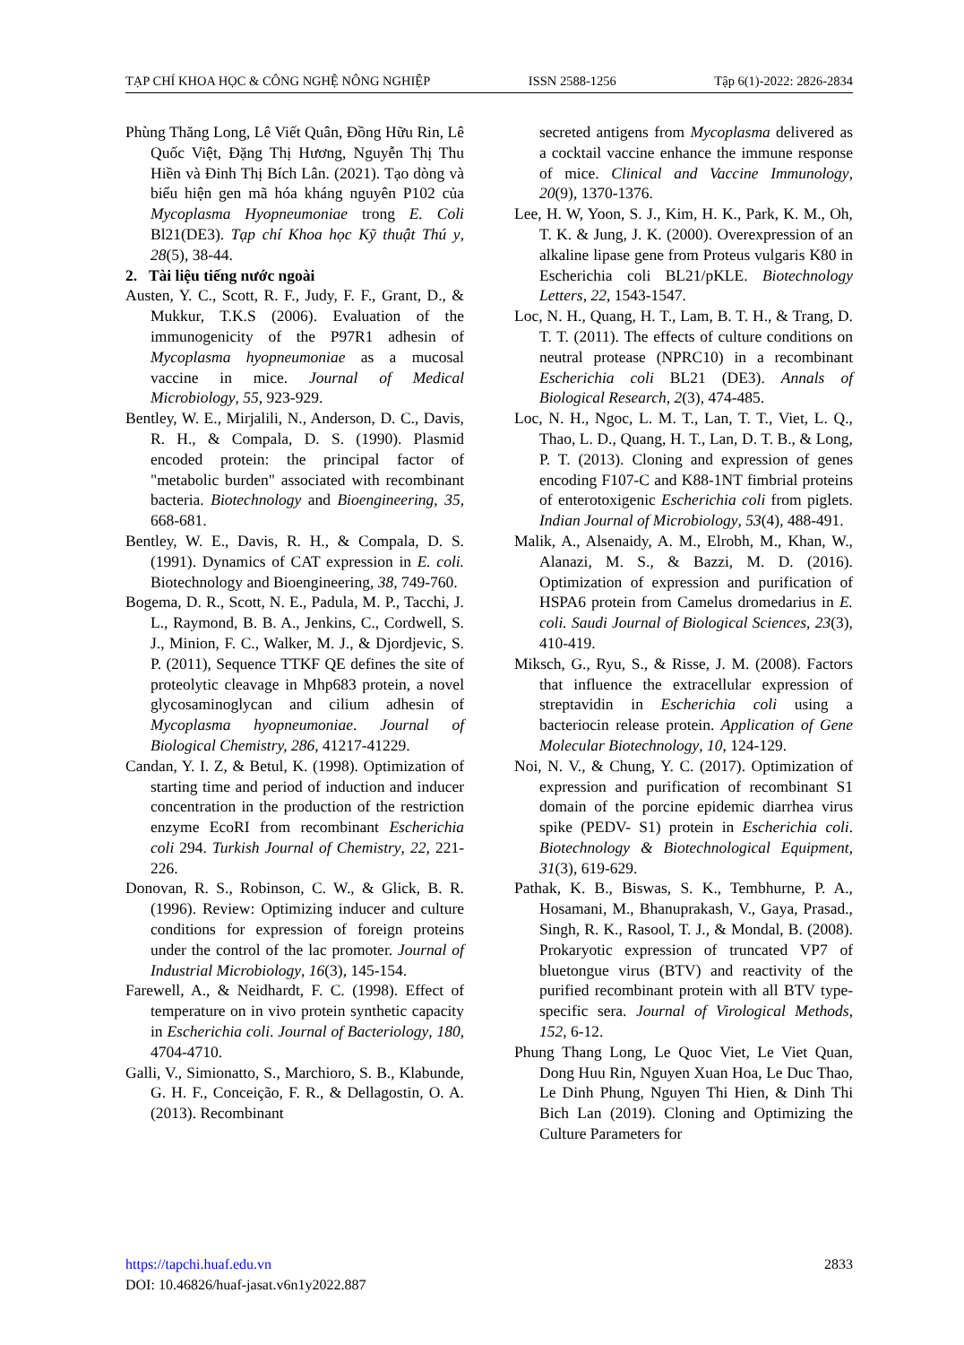TẠP CHÍ KHOA HỌC & CÔNG NGHỆ NÔNG NGHIỆP ISSN 2588-1256 Tập 6(1)-2022: 2826-2834
Phùng Thăng Long, Lê Viết Quân, Đồng Hữu Rin, Lê Quốc Việt, Đặng Thị Hương, Nguyễn Thị Thu Hiền và Đinh Thị Bích Lân. (2021). Tạo dòng và biểu hiện gen mã hóa kháng nguyên P102 của Mycoplasma Hyopneumoniae trong E. Coli Bl21(DE3). Tạp chí Khoa học Kỹ thuật Thú y, 28(5), 38-44.
2. Tài liệu tiếng nước ngoài
Austen, Y. C., Scott, R. F., Judy, F. F., Grant, D., & Mukkur, T.K.S (2006). Evaluation of the immunogenicity of the P97R1 adhesin of Mycoplasma hyopneumoniae as a mucosal vaccine in mice. Journal of Medical Microbiology, 55, 923-929.
Bentley, W. E., Mirjalili, N., Anderson, D. C., Davis, R. H., & Compala, D. S. (1990). Plasmid encoded protein: the principal factor of "metabolic burden" associated with recombinant bacteria. Biotechnology and Bioengineering, 35, 668-681.
Bentley, W. E., Davis, R. H., & Compala, D. S. (1991). Dynamics of CAT expression in E. coli. Biotechnology and Bioengineering, 38, 749-760.
Bogema, D. R., Scott, N. E., Padula, M. P., Tacchi, J. L., Raymond, B. B. A., Jenkins, C., Cordwell, S. J., Minion, F. C., Walker, M. J., & Djordjevic, S. P. (2011), Sequence TTKF QE defines the site of proteolytic cleavage in Mhp683 protein, a novel glycosaminoglycan and cilium adhesin of Mycoplasma hyopneumoniae. Journal of Biological Chemistry, 286, 41217-41229.
Candan, Y. I. Z, & Betul, K. (1998). Optimization of starting time and period of induction and inducer concentration in the production of the restriction enzyme EcoRI from recombinant Escherichia coli 294. Turkish Journal of Chemistry, 22, 221-226.
Donovan, R. S., Robinson, C. W., & Glick, B. R. (1996). Review: Optimizing inducer and culture conditions for expression of foreign proteins under the control of the lac promoter. Journal of Industrial Microbiology, 16(3), 145-154.
Farewell, A., & Neidhardt, F. C. (1998). Effect of temperature on in vivo protein synthetic capacity in Escherichia coli. Journal of Bacteriology, 180, 4704-4710.
Galli, V., Simionatto, S., Marchioro, S. B., Klabunde, G. H. F., Conceição, F. R., & Dellagostin, O. A. (2013). Recombinant
secreted antigens from Mycoplasma delivered as a cocktail vaccine enhance the immune response of mice. Clinical and Vaccine Immunology, 20(9), 1370-1376.
Lee, H. W, Yoon, S. J., Kim, H. K., Park, K. M., Oh, T. K. & Jung, J. K. (2000). Overexpression of an alkaline lipase gene from Proteus vulgaris K80 in Escherichia coli BL21/pKLE. Biotechnology Letters, 22, 1543-1547.
Loc, N. H., Quang, H. T., Lam, B. T. H., & Trang, D. T. T. (2011). The effects of culture conditions on neutral protease (NPRC10) in a recombinant Escherichia coli BL21 (DE3). Annals of Biological Research, 2(3), 474-485.
Loc, N. H., Ngoc, L. M. T., Lan, T. T., Viet, L. Q., Thao, L. D., Quang, H. T., Lan, D. T. B., & Long, P. T. (2013). Cloning and expression of genes encoding F107-C and K88-1NT fimbrial proteins of enterotoxigenic Escherichia coli from piglets. Indian Journal of Microbiology, 53(4), 488-491.
Malik, A., Alsenaidy, A. M., Elrobh, M., Khan, W., Alanazi, M. S., & Bazzi, M. D. (2016). Optimization of expression and purification of HSPA6 protein from Camelus dromedarius in E. coli. Saudi Journal of Biological Sciences, 23(3), 410-419.
Miksch, G., Ryu, S., & Risse, J. M. (2008). Factors that influence the extracellular expression of streptavidin in Escherichia coli using a bacteriocin release protein. Application of Gene Molecular Biotechnology, 10, 124-129.
Noi, N. V., & Chung, Y. C. (2017). Optimization of expression and purification of recombinant S1 domain of the porcine epidemic diarrhea virus spike (PEDV- S1) protein in Escherichia coli. Biotechnology & Biotechnological Equipment, 31(3), 619-629.
Pathak, K. B., Biswas, S. K., Tembhurne, P. A., Hosamani, M., Bhanuprakash, V., Gaya, Prasad., Singh, R. K., Rasool, T. J., & Mondal, B. (2008). Prokaryotic expression of truncated VP7 of bluetongue virus (BTV) and reactivity of the purified recombinant protein with all BTV type-specific sera. Journal of Virological Methods, 152, 6-12.
Phung Thang Long, Le Quoc Viet, Le Viet Quan, Dong Huu Rin, Nguyen Xuan Hoa, Le Duc Thao, Le Dinh Phung, Nguyen Thi Hien, & Dinh Thi Bich Lan (2019). Cloning and Optimizing the Culture Parameters for
https://tapchi.huaf.edu.vn 2833
DOI: 10.46826/huaf-jasat.v6n1y2022.887